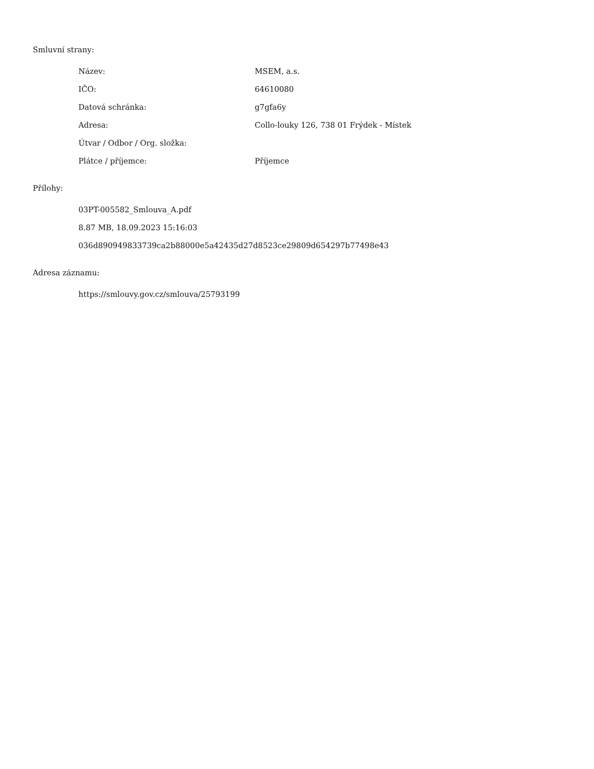Smluvní strany:
| Název: | MSEM, a.s. |
| IČO: | 64610080 |
| Datová schránka: | g7gfa6y |
| Adresa: | Collo-louky 126, 738 01 Frýdek - Místek |
| Útvar / Odbor / Org. složka: | |
| Plátce / příjemce: | Příjemce |
Přílohy:
03PT-005582_Smlouva_A.pdf
8.87 MB, 18.09.2023 15:16:03
036d890949833739ca2b88000e5a42435d27d8523ce29809d654297b77498e43
Adresa záznamu:
https://smlouvy.gov.cz/smlouva/25793199